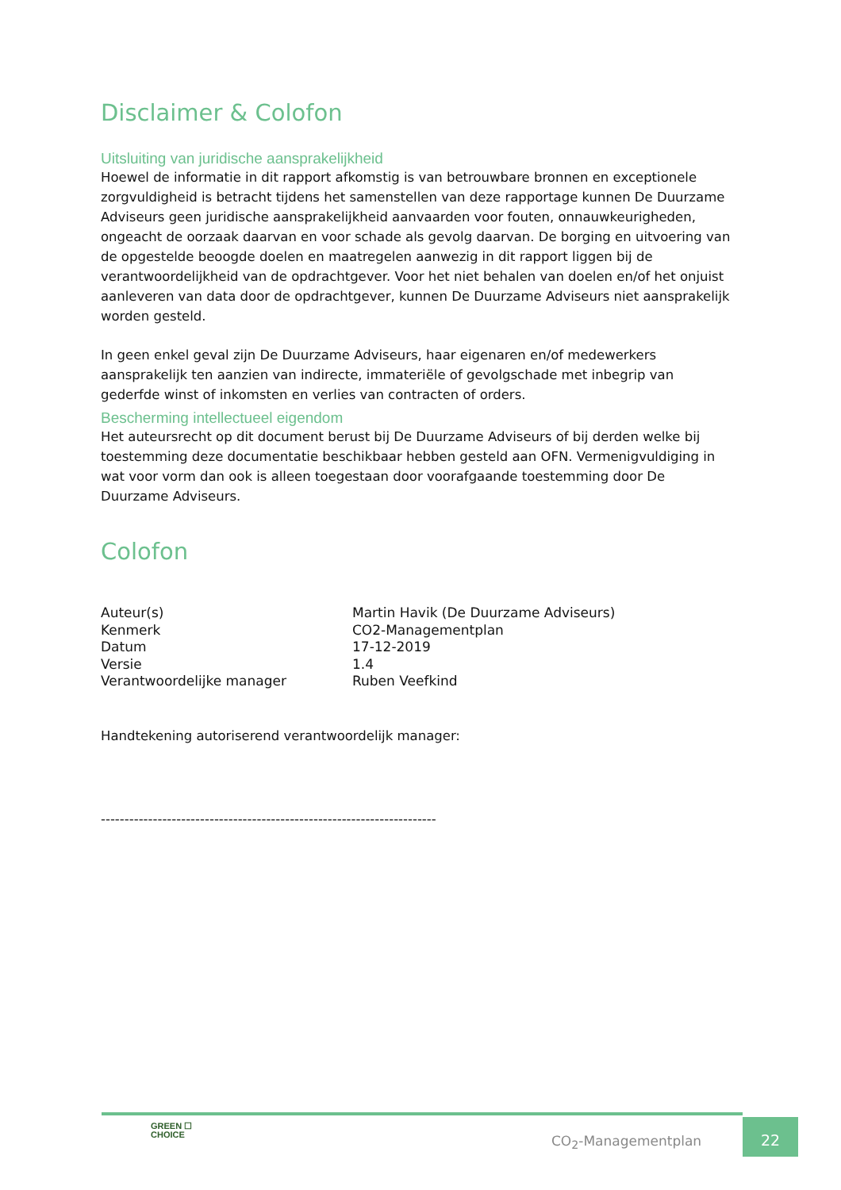Disclaimer & Colofon
Uitsluiting van juridische aansprakelijkheid
Hoewel de informatie in dit rapport afkomstig is van betrouwbare bronnen en exceptionele zorgvuldigheid is betracht tijdens het samenstellen van deze rapportage kunnen De Duurzame Adviseurs geen juridische aansprakelijkheid aanvaarden voor fouten, onnauwkeurigheden, ongeacht de oorzaak daarvan en voor schade als gevolg daarvan. De borging en uitvoering van de opgestelde beoogde doelen en maatregelen aanwezig in dit rapport liggen bij de verantwoordelijkheid van de opdrachtgever. Voor het niet behalen van doelen en/of het onjuist aanleveren van data door de opdrachtgever, kunnen De Duurzame Adviseurs niet aansprakelijk worden gesteld.
In geen enkel geval zijn De Duurzame Adviseurs, haar eigenaren en/of medewerkers aansprakelijk ten aanzien van indirecte, immateriële of gevolgschade met inbegrip van gederfde winst of inkomsten en verlies van contracten of orders.
Bescherming intellectueel eigendom
Het auteursrecht op dit document berust bij De Duurzame Adviseurs of bij derden welke bij toestemming deze documentatie beschikbaar hebben gesteld aan OFN. Vermenigvuldiging in wat voor vorm dan ook is alleen toegestaan door voorafgaande toestemming door De Duurzame Adviseurs.
Colofon
| Auteur(s) | Martin Havik (De Duurzame Adviseurs) |
| Kenmerk | CO2-Managementplan |
| Datum | 17-12-2019 |
| Versie | 1.4 |
| Verantwoordelijke manager | Ruben Veefkind |
Handtekening autoriserend verantwoordelijk manager:
-----------------------------------------------------------------------
GREEN ☐
CHOICE
CO<sub>2</sub>-Managementplan
22